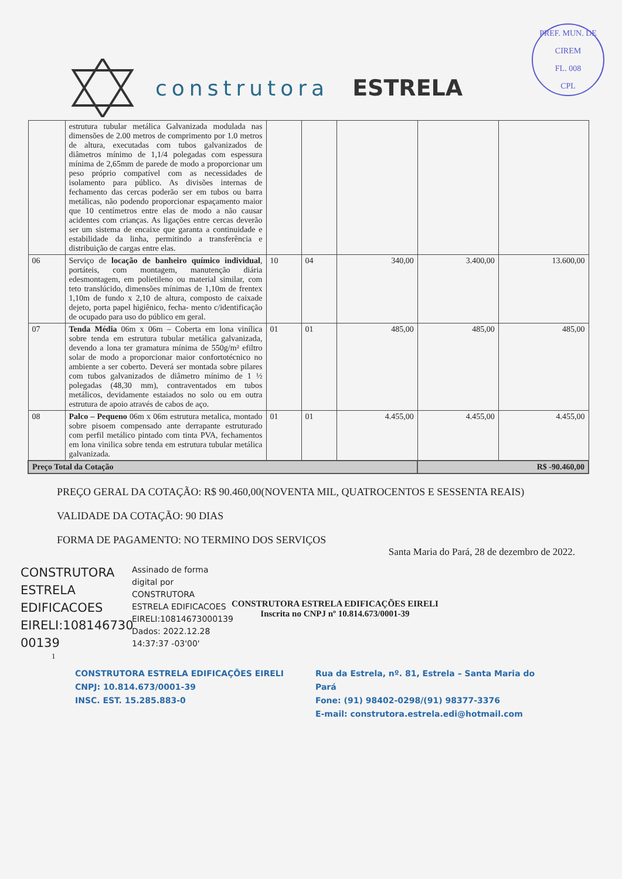PREF. MUN. DE CIREM
FL. 008
CPL
construtora ESTRELA
| | estrutura tubular metálica Galvanizada modulada nas dimensões de 2.00 metros de comprimento por 1.0 metros de altura, executadas com tubos galvanizados de diâmetros mínimo de 1,1/4 polegadas com espessura mínima de 2,65mm de parede de modo a proporcionar um peso próprio compatível com as necessidades de isolamento para público. As divisões internas de fechamento das cercas poderão ser em tubos ou barra metálicas, não podendo proporcionar espaçamento maior que 10 centímetros entre elas de modo a não causar acidentes com crianças. As ligações entre cercas deverão ser um sistema de encaixe que garanta a continuidade e estabilidade da linha, permitindo a transferência e distribuição de cargas entre elas. | | | | | |
| 06 | Serviço de locação de banheiro químico individual , portáteis, com montagem, manutenção diária edesmontagem, em polietileno ou material similar, com teto translúcido, dimensões mínimas de 1,10m de frentex 1,10m de fundo x 2,10 de altura, composto de caixade dejeto, porta papel higiênico, fecha- mento c/identificação de ocupado para uso do público em geral. | 10 | 04 | 340,00 | 3.400,00 | 13.600,00 |
| 07 | Tenda Média 06m x 06m – Coberta em lona vinílica sobre tenda em estrutura tubular metálica galvanizada, devendo a lona ter gramatura mínima de 550g/m² efiltro solar de modo a proporcionar maior confortotécnico no ambiente a ser coberto. Deverá ser montada sobre pilares com tubos galvanizados de diâmetro mínimo de 1 ½ polegadas (48,30 mm), contraventados em tubos metálicos, devidamente estaiados no solo ou em outra estrutura de apoio através de cabos de aço. | 01 | 01 | 485,00 | 485,00 | 485,00 |
| 08 | Palco – Pequeno 06m x 06m estrutura metalica, montado sobre pisoem compensado ante derrapante estruturado com perfil metálico pintado com tinta PVA, fechamentos em lona vinilica sobre tenda em estrutura tubular metálica galvanizada. | 01 | 01 | 4.455,00 | 4.455,00 | 4.455,00 |
| Preço Total da Cotação | | | | | R$ -90.460,00 | |
PREÇO GERAL DA COTAÇÃO: R$ 90.460,00(NOVENTA MIL, QUATROCENTOS E SESSENTA REAIS)
VALIDADE DA COTAÇÃO: 90 DIAS
FORMA DE PAGAMENTO: NO TERMINO DOS SERVIÇOS
Santa Maria do Pará, 28 de dezembro de 2022.
CONSTRUTORA ESTRELA EDIFICACOES EIRELI:108146730 00139
Assinado de forma digital por CONSTRUTORA ESTRELA EDIFICACOES EIRELI:10814673000139 Dados: 2022.12.28 14:37:37 -03'00'
CONSTRUTORA ESTRELA EDIFICAÇÕES EIRELI
Inscrita no CNPJ nº 10.814.673/0001-39
1
CONSTRUTORA ESTRELA EDIFICAÇÕES EIRELI
CNPJ: 10.814.673/0001-39
INSC. EST. 15.285.883-0
Rua da Estrela, nº. 81, Estrela – Santa Maria do Pará
Fone: (91) 98402-0298/(91) 98377-3376
E-mail: construtora.estrela.edi@hotmail.com